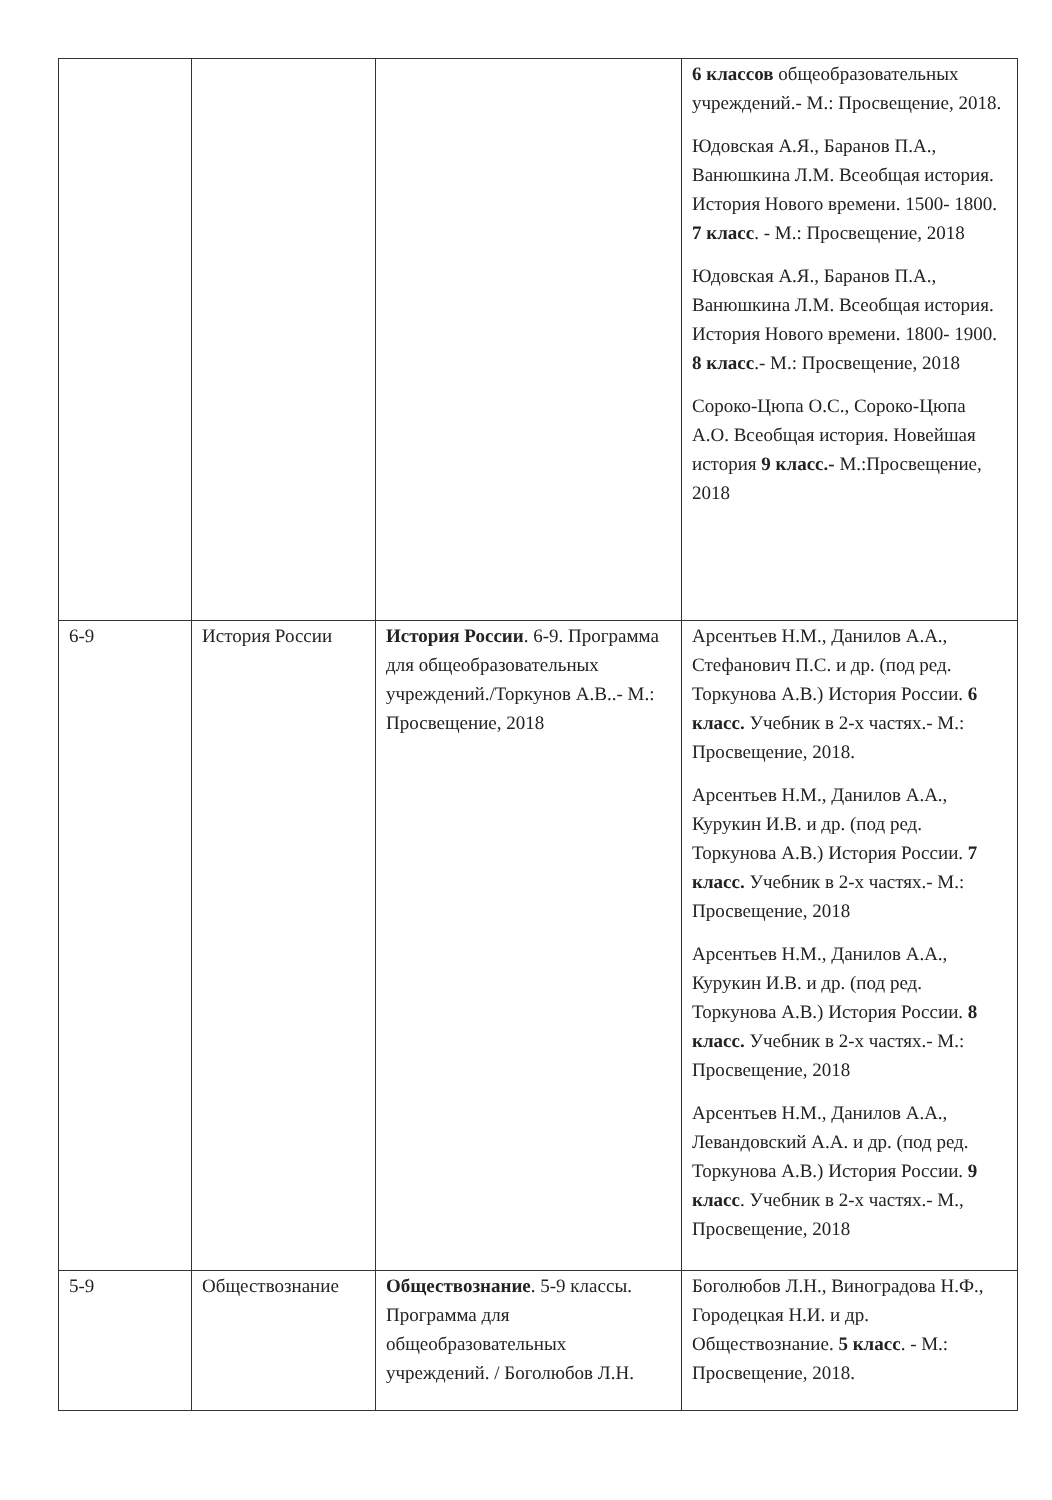| | | | 6 классов общеобразовательных учреждений.- М.: Просвещение, 2018. Юдовская А.Я., Баранов П.А., Ванюшкина Л.М. Всеобщая история. История Нового времени. 1500- 1800. 7 класс . - М.: Просвещение, 2018 Юдовская А.Я., Баранов П.А., Ванюшкина Л.М. Всеобщая история. История Нового времени. 1800- 1900. 8 класс .- М.: Просвещение, 2018 Сороко-Цюпа О.С., Сороко-Цюпа А.О. Всеобщая история. Новейшая история 9 класс.- М.:Просвещение, 2018 |
| 6-9 | История России | История России . 6-9. Программа для общеобразовательных учреждений./Торкунов А.В..- М.: Просвещение, 2018 | Арсентьев Н.М., Данилов А.А., Стефанович П.С. и др. (под ред. Торкунова А.В.) История России. 6 класс. Учебник в 2-х частях.- М.: Просвещение, 2018. Арсентьев Н.М., Данилов А.А., Курукин И.В. и др. (под ред. Торкунова А.В.) История России. 7 класс. Учебник в 2-х частях.- М.: Просвещение, 2018 Арсентьев Н.М., Данилов А.А., Курукин И.В. и др. (под ред. Торкунова А.В.) История России. 8 класс. Учебник в 2-х частях.- М.: Просвещение, 2018 Арсентьев Н.М., Данилов А.А., Левандовский А.А. и др. (под ред. Торкунова А.В.) История России. 9 класс . Учебник в 2-х частях.- М., Просвещение, 2018 |
| 5-9 | Обществознание | Обществознание . 5-9 классы. Программа для общеобразовательных учреждений. / Боголюбов Л.Н. | Боголюбов Л.Н., Виноградова Н.Ф., Городецкая Н.И. и др. Обществознание. 5 класс . - М.: Просвещение, 2018. |